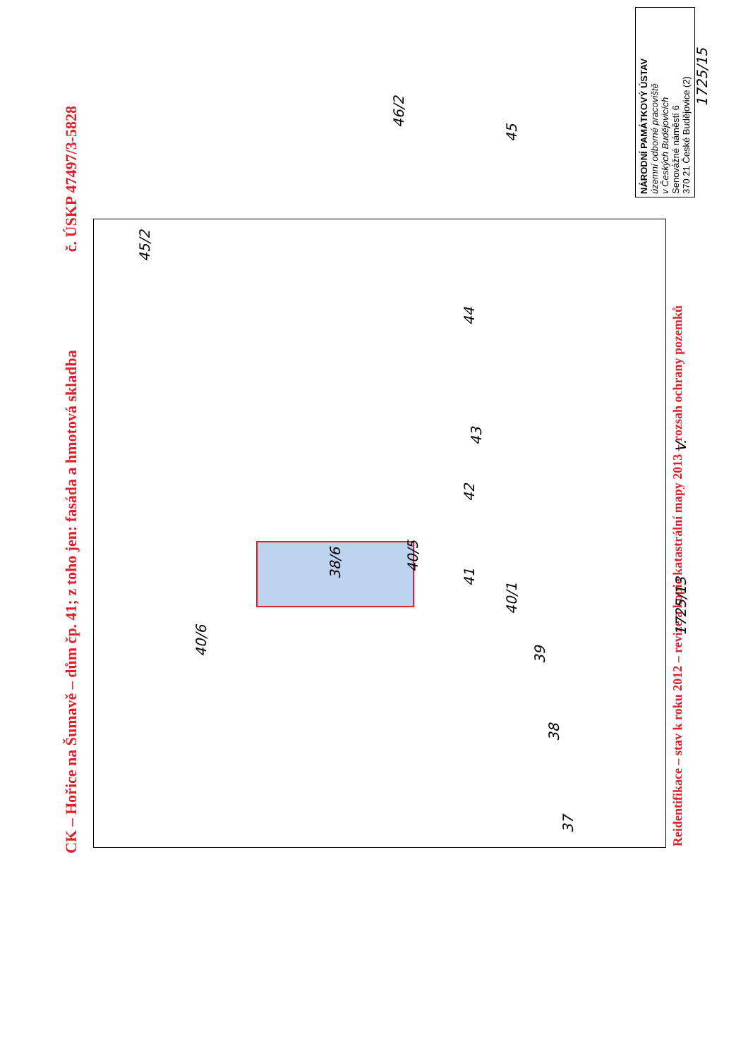CK – Hořice na Šumavě – dům čp. 41; z toho jen: fasáda a hmotová skladba č. ÚSKP 47497/3-5828
37
38
39
40/1
40/6
40/5
38/6
41 42 43 44
45
45/2
46/2
1725/13
1725/15
V.
Reidentifikace – stav k roku 2012 – revize a kopie katastrální mapy 2013 – rozsah ochrany pozemků
NÁRODNÍ PAMÁTKOVÝ ÚSTAV
územní odborné pracoviště
v Českých Budějovicích
Senovážné náměstí 6
370 21 České Budějovice (2)